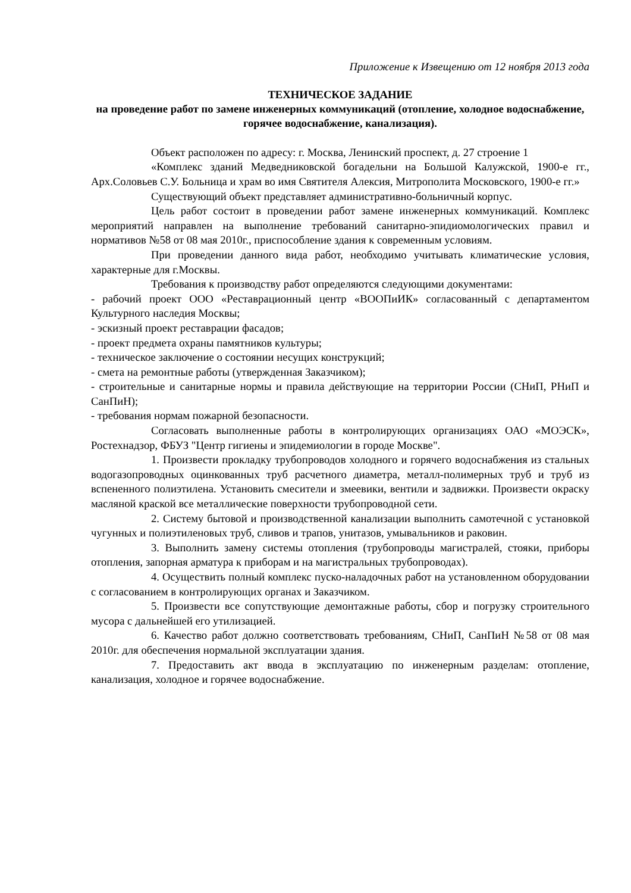Приложение к Извещению от 12 ноября 2013 года
ТЕХНИЧЕСКОЕ ЗАДАНИЕ
на проведение работ по замене инженерных коммуникаций (отопление, холодное водоснабжение, горячее водоснабжение, канализация).
Объект расположен по адресу: г. Москва, Ленинский проспект, д. 27 строение 1
«Комплекс зданий Медведниковской богадельни на Большой Калужской, 1900-е гг., Арх.Соловьев С.У. Больница и храм во имя Святителя Алексия, Митрополита Московского, 1900-е гг.»
Существующий объект представляет административно-больничный корпус.
Цель работ состоит в проведении работ замене инженерных коммуникаций. Комплекс мероприятий направлен на выполнение требований санитарно-эпидиомологических правил и нормативов №58 от 08 мая 2010г., приспособление здания к современным условиям.
При проведении данного вида работ, необходимо учитывать климатические условия, характерные для г.Москвы.
Требования к производству работ определяются следующими документами:
- рабочий проект ООО «Реставрационный центр «ВООПиИК» согласованный с департаментом Культурного наследия Москвы;
- эскизный проект реставрации фасадов;
- проект предмета охраны памятников культуры;
- техническое заключение о состоянии несущих конструкций;
- смета на ремонтные работы (утвержденная Заказчиком);
- строительные и санитарные нормы и правила действующие на территории России (СНиП, РНиП и СанПиН);
- требования нормам пожарной безопасности.
Согласовать выполненные работы в контролирующих организациях ОАО «МОЭСК», Ростехнадзор, ФБУЗ "Центр гигиены и эпидемиологии в городе Москве".
1. Произвести прокладку трубопроводов холодного и горячего водоснабжения из стальных водогазопроводных оцинкованных труб расчетного диаметра, металл-полимерных труб и труб из вспененного полиэтилена. Установить смесители и змеевики, вентили и задвижки. Произвести окраску масляной краской все металлические поверхности трубопроводной сети.
2. Систему бытовой и производственной канализации выполнить самотечной с установкой чугунных и полиэтиленовых труб, сливов и трапов, унитазов, умывальников и раковин.
3. Выполнить замену системы отопления (трубопроводы магистралей, стояки, приборы отопления, запорная арматура к приборам и на магистральных трубопроводах).
4. Осуществить полный комплекс пуско-наладочных работ на установленном оборудовании с согласованием в контролирующих органах и Заказчиком.
5. Произвести все сопутствующие демонтажные работы, сбор и погрузку строительного мусора с дальнейшей его утилизацией.
6. Качество работ должно соответствовать требованиям, СНиП, СанПиН №58 от 08 мая 2010г. для обеспечения нормальной эксплуатации здания.
7. Предоставить акт ввода в эксплуатацию по инженерным разделам: отопление, канализация, холодное и горячее водоснабжение.